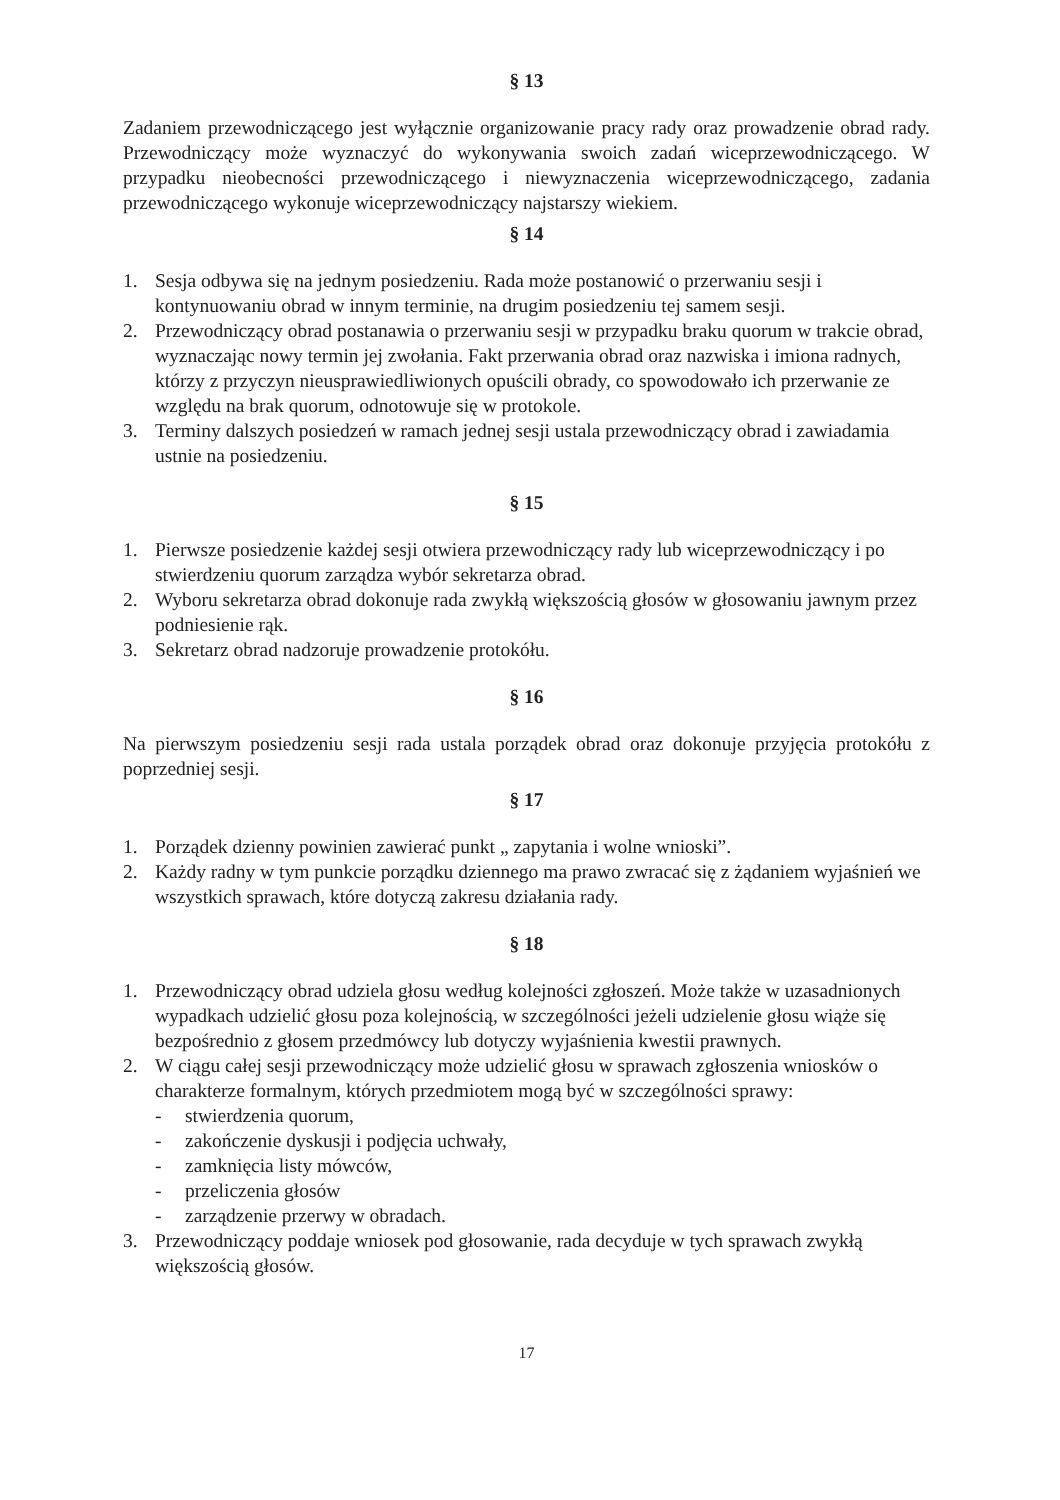§ 13
Zadaniem przewodniczącego jest wyłącznie organizowanie pracy rady oraz prowadzenie obrad rady. Przewodniczący może wyznaczyć do wykonywania swoich zadań wiceprzewodniczącego. W przypadku nieobecności przewodniczącego i niewyznaczenia wiceprzewodniczącego, zadania przewodniczącego wykonuje wiceprzewodniczący najstarszy wiekiem.
§ 14
1. Sesja odbywa się na jednym posiedzeniu. Rada może postanowić o przerwaniu sesji i kontynuowaniu obrad w innym terminie, na drugim posiedzeniu tej samem sesji.
2. Przewodniczący obrad postanawia o przerwaniu sesji w przypadku braku quorum w trakcie obrad, wyznaczając nowy termin jej zwołania. Fakt przerwania obrad oraz nazwiska i imiona radnych, którzy z przyczyn nieusprawiedliwionych opuścili obrady, co spowodowało ich przerwanie ze względu na brak quorum, odnotowuje się w protokole.
3. Terminy dalszych posiedzeń w ramach jednej sesji ustala przewodniczący obrad i zawiadamia ustnie na posiedzeniu.
§ 15
1. Pierwsze posiedzenie każdej sesji otwiera przewodniczący rady lub wiceprzewodniczący i po stwierdzeniu quorum zarządza wybór sekretarza obrad.
2. Wyboru sekretarza obrad dokonuje rada zwykłą większością głosów w głosowaniu jawnym przez podniesienie rąk.
3. Sekretarz obrad nadzoruje prowadzenie protokółu.
§ 16
Na pierwszym posiedzeniu sesji rada ustala porządek obrad oraz dokonuje przyjęcia protokółu z poprzedniej sesji.
§ 17
1. Porządek dzienny powinien zawierać punkt „ zapytania i wolne wnioski”.
2. Każdy radny w tym punkcie porządku dziennego ma prawo zwracać się z żądaniem wyjaśnień we wszystkich sprawach, które dotyczą zakresu działania rady.
§ 18
1. Przewodniczący obrad udziela głosu według kolejności zgłoszeń. Może także w uzasadnionych wypadkach udzielić głosu poza kolejnością, w szczególności jeżeli udzielenie głosu wiąże się bezpośrednio z głosem przedmówcy lub dotyczy wyjaśnienia kwestii prawnych.
2. W ciągu całej sesji przewodniczący może udzielić głosu w sprawach zgłoszenia wniosków o charakterze formalnym, których przedmiotem mogą być w szczególności sprawy:
- stwierdzenia quorum,
- zakończenie dyskusji i podjęcia uchwały,
- zamknięcia listy mówców,
- przeliczenia głosów
- zarządzenie przerwy w obradach.
3. Przewodniczący poddaje wniosek pod głosowanie, rada decyduje w tych sprawach zwykłą większością głosów.
17